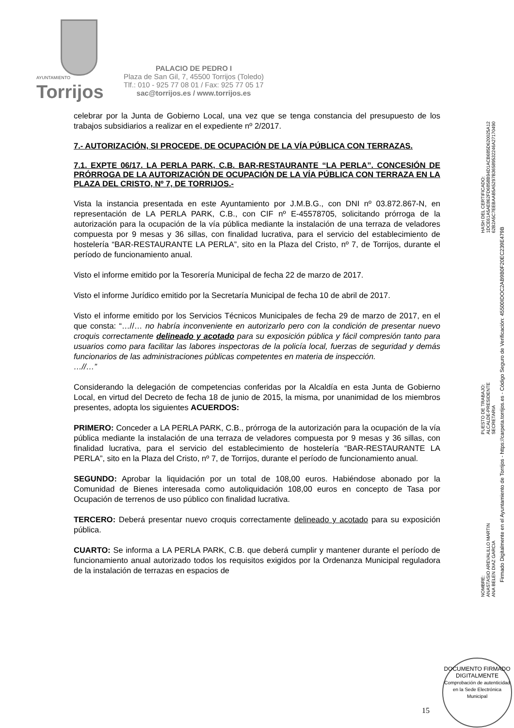AYUNTAMIENTO
Torrijos
PALACIO DE PEDRO I
Plaza de San Gil, 7, 45500 Torrijos (Toledo)
Tlf.: 010 - 925 77 08 01 / Fax: 925 77 05 17
sac@torrijos.es / www.torrijos.es
celebrar por la Junta de Gobierno Local, una vez que se tenga constancia del presupuesto de los trabajos subsidiarios a realizar en el expediente nº 2/2017.
7.- AUTORIZACIÓN, SI PROCEDE, DE OCUPACIÓN DE LA VÍA PÚBLICA CON TERRAZAS.
7.1. EXPTE 06/17. LA PERLA PARK, C.B. BAR-RESTAURANTE “LA PERLA”. CONCESIÓN DE PRÓRROGA DE LA AUTORIZACIÓN DE OCUPACIÓN DE LA VÍA PÚBLICA CON TERRAZA EN LA PLAZA DEL CRISTO, Nº 7, DE TORRIJOS.-
Vista la instancia presentada en este Ayuntamiento por J.M.B.G., con DNI nº 03.872.867-N, en representación de LA PERLA PARK, C.B., con CIF nº E-45578705, solicitando prórroga de la autorización para la ocupación de la vía pública mediante la instalación de una terraza de veladores compuesta por 9 mesas y 36 sillas, con finalidad lucrativa, para el servicio del establecimiento de hostelería “BAR-RESTAURANTE LA PERLA”, sito en la Plaza del Cristo, nº 7, de Torrijos, durante el período de funcionamiento anual.
Visto el informe emitido por la Tesorería Municipal de fecha 22 de marzo de 2017.
Visto el informe Jurídico emitido por la Secretaría Municipal de fecha 10 de abril de 2017.
Visto el informe emitido por los Servicios Técnicos Municipales de fecha 29 de marzo de 2017, en el que consta: “…//… no habría inconveniente en autorizarlo pero con la condición de presentar nuevo croquis correctamente delineado y acotado para su exposición pública y fácil compresión tanto para usuarios como para facilitar las labores inspectoras de la policía local, fuerzas de seguridad y demás funcionarios de las administraciones públicas competentes en materia de inspección.
…//…”
Considerando la delegación de competencias conferidas por la Alcaldía en esta Junta de Gobierno Local, en virtud del Decreto de fecha 18 de junio de 2015, la misma, por unanimidad de los miembros presentes, adopta los siguientes ACUERDOS:
PRIMERO: Conceder a LA PERLA PARK, C.B., prórroga de la autorización para la ocupación de la vía pública mediante la instalación de una terraza de veladores compuesta por 9 mesas y 36 sillas, con finalidad lucrativa, para el servicio del establecimiento de hostelería “BAR-RESTAURANTE LA PERLA”, sito en la Plaza del Cristo, nº 7, de Torrijos, durante el período de funcionamiento anual.
SEGUNDO: Aprobar la liquidación por un total de 108,00 euros. Habiéndose abonado por la Comunidad de Bienes interesada como autoliquidación 108,00 euros en concepto de Tasa por Ocupación de terrenos de uso público con finalidad lucrativa.
TERCERO: Deberá presentar nuevo croquis correctamente delineado y acotado para su exposición pública.
CUARTO: Se informa a LA PERLA PARK, C.B. que deberá cumplir y mantener durante el período de funcionamiento anual autorizado todos los requisitos exigidos por la Ordenanza Municipal reguladora de la instalación de terrazas en espacios de
HASH DEL CERTIFICADO:
1DCE61A5AE862FD6858B94D1ACB685D620025A12
62B2A5C7EEBAAB5A5297B36589532246A27170490
PUESTO DE TRABAJO:
ALCALDE-PRESIDENTE
SECRETARIA
NOMBRE:
ANASTASIO AREVALILLO MARTIN
ANA BELEN DIAZ GARCIA
Firmado Digitalmente en el Ayuntamiento de Torrijos - https://carpeta.torrijos.es - Código Seguro de Verificación: 45500IDOC2AB9B0F20EC239E479B
DOCUMENTO FIRMADO DIGITALMENTE
Comprobación de autenticidad en la Sede Electrónica Municipal
15